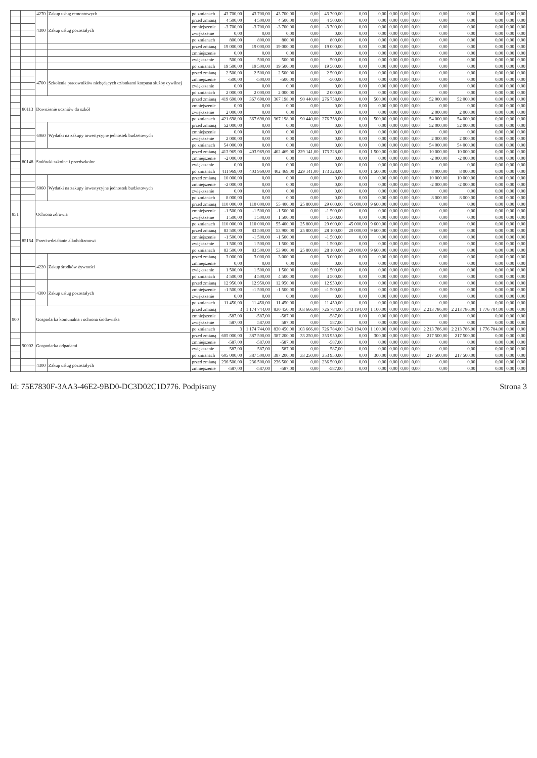| | | 4270 | Zakup usług remontowych | po zmianach | 43 700,00 | 43 700,00 | 43 700,00 | 0,00 | 43 700,00 | 0,00 | 0,00 | 0,00 | 0,00 | 0,00 | 0,00 | 0,00 | 0,00 | 0,00 | 0,00 |
| | | 4300 | Zakup usług pozostałych | przed zmianą | 4 500,00 | 4 500,00 | 4 500,00 | 0,00 | 4 500,00 | 0,00 | 0,00 | 0,00 | 0,00 | 0,00 | 0,00 | 0,00 | 0,00 | 0,00 | 0,00 |
| | | | | zmniejszenie | -3 700,00 | -3 700,00 | -3 700,00 | 0,00 | -3 700,00 | 0,00 | 0,00 | 0,00 | 0,00 | 0,00 | 0,00 | 0,00 | 0,00 | 0,00 | 0,00 |
| | | | | zwiększenie | 0,00 | 0,00 | 0,00 | 0,00 | 0,00 | 0,00 | 0,00 | 0,00 | 0,00 | 0,00 | 0,00 | 0,00 | 0,00 | 0,00 | 0,00 |
| | | | | po zmianach | 800,00 | 800,00 | 800,00 | 0,00 | 800,00 | 0,00 | 0,00 | 0,00 | 0,00 | 0,00 | 0,00 | 0,00 | 0,00 | 0,00 | 0,00 |
| | | | | przed zmianą | 19 000,00 | 19 000,00 | 19 000,00 | 0,00 | 19 000,00 | 0,00 | 0,00 | 0,00 | 0,00 | 0,00 | 0,00 | 0,00 | 0,00 | 0,00 | 0,00 |
| | | | | zmniejszenie | 0,00 | 0,00 | 0,00 | 0,00 | 0,00 | 0,00 | 0,00 | 0,00 | 0,00 | 0,00 | 0,00 | 0,00 | 0,00 | 0,00 | 0,00 |
| | | | | zwiększenie | 500,00 | 500,00 | 500,00 | 0,00 | 500,00 | 0,00 | 0,00 | 0,00 | 0,00 | 0,00 | 0,00 | 0,00 | 0,00 | 0,00 | 0,00 |
| | | | | po zmianach | 19 500,00 | 19 500,00 | 19 500,00 | 0,00 | 19 500,00 | 0,00 | 0,00 | 0,00 | 0,00 | 0,00 | 0,00 | 0,00 | 0,00 | 0,00 | 0,00 |
| | | 4700 | Szkolenia pracowników niebędących członkami korpusu służby cywilnej | przed zmianą | 2 500,00 | 2 500,00 | 2 500,00 | 0,00 | 2 500,00 | 0,00 | 0,00 | 0,00 | 0,00 | 0,00 | 0,00 | 0,00 | 0,00 | 0,00 | 0,00 |
| | | | | zmniejszenie | -500,00 | -500,00 | -500,00 | 0,00 | -500,00 | 0,00 | 0,00 | 0,00 | 0,00 | 0,00 | 0,00 | 0,00 | 0,00 | 0,00 | 0,00 |
| | | | | zwiększenie | 0,00 | 0,00 | 0,00 | 0,00 | 0,00 | 0,00 | 0,00 | 0,00 | 0,00 | 0,00 | 0,00 | 0,00 | 0,00 | 0,00 | 0,00 |
| | | | | po zmianach | 2 000,00 | 2 000,00 | 2 000,00 | 0,00 | 2 000,00 | 0,00 | 0,00 | 0,00 | 0,00 | 0,00 | 0,00 | 0,00 | 0,00 | 0,00 | 0,00 |
| | 80113 | Dowożenie uczniów do szkół | | przed zmianą | 419 698,00 | 367 698,00 | 367 198,00 | 90 440,00 | 276 758,00 | 0,00 | 500,00 | 0,00 | 0,00 | 0,00 | 52 000,00 | 52 000,00 | 0,00 | 0,00 | 0,00 |
| | | | | zmniejszenie | 0,00 | 0,00 | 0,00 | 0,00 | 0,00 | 0,00 | 0,00 | 0,00 | 0,00 | 0,00 | 0,00 | 0,00 | 0,00 | 0,00 | 0,00 |
| | | | | zwiększenie | 2 000,00 | 0,00 | 0,00 | 0,00 | 0,00 | 0,00 | 0,00 | 0,00 | 0,00 | 0,00 | 2 000,00 | 2 000,00 | 0,00 | 0,00 | 0,00 |
| | | | | po zmianach | 421 698,00 | 367 698,00 | 367 198,00 | 90 440,00 | 276 758,00 | 0,00 | 500,00 | 0,00 | 0,00 | 0,00 | 54 000,00 | 54 000,00 | 0,00 | 0,00 | 0,00 |
| | | 6060 | Wydatki na zakupy inwestycyjne jednostek budżetowych | przed zmianą | 52 000,00 | 0,00 | 0,00 | 0,00 | 0,00 | 0,00 | 0,00 | 0,00 | 0,00 | 0,00 | 52 000,00 | 52 000,00 | 0,00 | 0,00 | 0,00 |
| | | | | zmniejszenie | 0,00 | 0,00 | 0,00 | 0,00 | 0,00 | 0,00 | 0,00 | 0,00 | 0,00 | 0,00 | 0,00 | 0,00 | 0,00 | 0,00 | 0,00 |
| | | | | zwiększenie | 2 000,00 | 0,00 | 0,00 | 0,00 | 0,00 | 0,00 | 0,00 | 0,00 | 0,00 | 0,00 | 2 000,00 | 2 000,00 | 0,00 | 0,00 | 0,00 |
| | | | | po zmianach | 54 000,00 | 0,00 | 0,00 | 0,00 | 0,00 | 0,00 | 0,00 | 0,00 | 0,00 | 0,00 | 54 000,00 | 54 000,00 | 0,00 | 0,00 | 0,00 |
| | 80148 | Stołówki szkolne i przedszkolne | | przed zmianą | 413 969,00 | 403 969,00 | 402 469,00 | 229 141,00 | 173 328,00 | 0,00 | 1 500,00 | 0,00 | 0,00 | 0,00 | 10 000,00 | 10 000,00 | 0,00 | 0,00 | 0,00 |
| | | | | zmniejszenie | -2 000,00 | 0,00 | 0,00 | 0,00 | 0,00 | 0,00 | 0,00 | 0,00 | 0,00 | 0,00 | -2 000,00 | -2 000,00 | 0,00 | 0,00 | 0,00 |
| | | | | zwiększenie | 0,00 | 0,00 | 0,00 | 0,00 | 0,00 | 0,00 | 0,00 | 0,00 | 0,00 | 0,00 | 0,00 | 0,00 | 0,00 | 0,00 | 0,00 |
| | | | | po zmianach | 411 969,00 | 403 969,00 | 402 469,00 | 229 141,00 | 173 328,00 | 0,00 | 1 500,00 | 0,00 | 0,00 | 0,00 | 8 000,00 | 8 000,00 | 0,00 | 0,00 | 0,00 |
| | | 6060 | Wydatki na zakupy inwestycyjne jednostek budżetowych | przed zmianą | 10 000,00 | 0,00 | 0,00 | 0,00 | 0,00 | 0,00 | 0,00 | 0,00 | 0,00 | 0,00 | 10 000,00 | 10 000,00 | 0,00 | 0,00 | 0,00 |
| | | | | zmniejszenie | -2 000,00 | 0,00 | 0,00 | 0,00 | 0,00 | 0,00 | 0,00 | 0,00 | 0,00 | 0,00 | -2 000,00 | -2 000,00 | 0,00 | 0,00 | 0,00 |
| | | | | zwiększenie | 0,00 | 0,00 | 0,00 | 0,00 | 0,00 | 0,00 | 0,00 | 0,00 | 0,00 | 0,00 | 0,00 | 0,00 | 0,00 | 0,00 | 0,00 |
| | | | | po zmianach | 8 000,00 | 0,00 | 0,00 | 0,00 | 0,00 | 0,00 | 0,00 | 0,00 | 0,00 | 0,00 | 8 000,00 | 8 000,00 | 0,00 | 0,00 | 0,00 |
| 851 | | Ochrona zdrowia | | przed zmianą | 110 000,00 | 110 000,00 | 55 400,00 | 25 800,00 | 29 600,00 | 45 000,00 | 9 600,00 | 0,00 | 0,00 | 0,00 | 0,00 | 0,00 | 0,00 | 0,00 | 0,00 |
| | | | | zmniejszenie | -1 500,00 | -1 500,00 | -1 500,00 | 0,00 | -1 500,00 | 0,00 | 0,00 | 0,00 | 0,00 | 0,00 | 0,00 | 0,00 | 0,00 | 0,00 | 0,00 |
| | | | | zwiększenie | 1 500,00 | 1 500,00 | 1 500,00 | 0,00 | 1 500,00 | 0,00 | 0,00 | 0,00 | 0,00 | 0,00 | 0,00 | 0,00 | 0,00 | 0,00 | 0,00 |
| | | | | po zmianach | 110 000,00 | 110 000,00 | 55 400,00 | 25 800,00 | 29 600,00 | 45 000,00 | 9 600,00 | 0,00 | 0,00 | 0,00 | 0,00 | 0,00 | 0,00 | 0,00 | 0,00 |
| | 85154 | Przeciwdziałanie alkoholizmowi | | przed zmianą | 83 500,00 | 83 500,00 | 53 900,00 | 25 800,00 | 28 100,00 | 20 000,00 | 9 600,00 | 0,00 | 0,00 | 0,00 | 0,00 | 0,00 | 0,00 | 0,00 | 0,00 |
| | | | | zmniejszenie | -1 500,00 | -1 500,00 | -1 500,00 | 0,00 | -1 500,00 | 0,00 | 0,00 | 0,00 | 0,00 | 0,00 | 0,00 | 0,00 | 0,00 | 0,00 | 0,00 |
| | | | | zwiększenie | 1 500,00 | 1 500,00 | 1 500,00 | 0,00 | 1 500,00 | 0,00 | 0,00 | 0,00 | 0,00 | 0,00 | 0,00 | 0,00 | 0,00 | 0,00 | 0,00 |
| | | | | po zmianach | 83 500,00 | 83 500,00 | 53 900,00 | 25 800,00 | 28 100,00 | 20 000,00 | 9 600,00 | 0,00 | 0,00 | 0,00 | 0,00 | 0,00 | 0,00 | 0,00 | 0,00 |
| | | 4220 | Zakup środków żywności | przed zmianą | 3 000,00 | 3 000,00 | 3 000,00 | 0,00 | 3 000,00 | 0,00 | 0,00 | 0,00 | 0,00 | 0,00 | 0,00 | 0,00 | 0,00 | 0,00 | 0,00 |
| | | | | zmniejszenie | 0,00 | 0,00 | 0,00 | 0,00 | 0,00 | 0,00 | 0,00 | 0,00 | 0,00 | 0,00 | 0,00 | 0,00 | 0,00 | 0,00 | 0,00 |
| | | | | zwiększenie | 1 500,00 | 1 500,00 | 1 500,00 | 0,00 | 1 500,00 | 0,00 | 0,00 | 0,00 | 0,00 | 0,00 | 0,00 | 0,00 | 0,00 | 0,00 | 0,00 |
| | | | | po zmianach | 4 500,00 | 4 500,00 | 4 500,00 | 0,00 | 4 500,00 | 0,00 | 0,00 | 0,00 | 0,00 | 0,00 | 0,00 | 0,00 | 0,00 | 0,00 | 0,00 |
| | | 4300 | Zakup usług pozostałych | przed zmianą | 12 950,00 | 12 950,00 | 12 950,00 | 0,00 | 12 950,00 | 0,00 | 0,00 | 0,00 | 0,00 | 0,00 | 0,00 | 0,00 | 0,00 | 0,00 | 0,00 |
| | | | | zmniejszenie | -1 500,00 | -1 500,00 | -1 500,00 | 0,00 | -1 500,00 | 0,00 | 0,00 | 0,00 | 0,00 | 0,00 | 0,00 | 0,00 | 0,00 | 0,00 | 0,00 |
| | | | | zwiększenie | 0,00 | 0,00 | 0,00 | 0,00 | 0,00 | 0,00 | 0,00 | 0,00 | 0,00 | 0,00 | 0,00 | 0,00 | 0,00 | 0,00 | 0,00 |
| | | | | po zmianach | 11 450,00 | 11 450,00 | 11 450,00 | 0,00 | 11 450,00 | 0,00 | 0,00 | 0,00 | 0,00 | 0,00 | 0,00 | 0,00 | 0,00 | 0,00 | 0,00 |
| 900 | | Gospodarka komunalna i ochrona środowiska | | przed zmianą | 3 | 1 174 744,00 | 830 450,00 | 103 666,00 | 726 784,00 | 343 194,00 | 1 100,00 | 0,00 | 0,00 | 0,00 | 2 213 786,00 | 2 213 786,00 | 1 776 784,00 | 0,00 | 0,00 |
| | | | | zmniejszenie | -587,00 | -587,00 | -587,00 | 0,00 | -587,00 | 0,00 | 0,00 | 0,00 | 0,00 | 0,00 | 0,00 | 0,00 | 0,00 | 0,00 | 0,00 |
| | | | | zwiększenie | 587,00 | 587,00 | 587,00 | 0,00 | 587,00 | 0,00 | 0,00 | 0,00 | 0,00 | 0,00 | 0,00 | 0,00 | 0,00 | 0,00 | 0,00 |
| | | | | po zmianach | 3 | 1 174 744,00 | 830 450,00 | 103 666,00 | 726 784,00 | 343 194,00 | 1 100,00 | 0,00 | 0,00 | 0,00 | 2 213 786,00 | 2 213 786,00 | 1 776 784,00 | 0,00 | 0,00 |
| | 90002 | Gospodarka odpadami | | przed zmianą | 605 000,00 | 387 500,00 | 387 200,00 | 33 250,00 | 353 950,00 | 0,00 | 300,00 | 0,00 | 0,00 | 0,00 | 217 500,00 | 217 500,00 | 0,00 | 0,00 | 0,00 |
| | | | | zmniejszenie | -587,00 | -587,00 | -587,00 | 0,00 | -587,00 | 0,00 | 0,00 | 0,00 | 0,00 | 0,00 | 0,00 | 0,00 | 0,00 | 0,00 | 0,00 |
| | | | | zwiększenie | 587,00 | 587,00 | 587,00 | 0,00 | 587,00 | 0,00 | 0,00 | 0,00 | 0,00 | 0,00 | 0,00 | 0,00 | 0,00 | 0,00 | 0,00 |
| | | | | po zmianach | 605 000,00 | 387 500,00 | 387 200,00 | 33 250,00 | 353 950,00 | 0,00 | 300,00 | 0,00 | 0,00 | 0,00 | 217 500,00 | 217 500,00 | 0,00 | 0,00 | 0,00 |
| | | 4300 | Zakup usług pozostałych | przed zmianą | 236 500,00 | 236 500,00 | 236 500,00 | 0,00 | 236 500,00 | 0,00 | 0,00 | 0,00 | 0,00 | 0,00 | 0,00 | 0,00 | 0,00 | 0,00 | 0,00 |
| | | | | zmniejszenie | -587,00 | -587,00 | -587,00 | 0,00 | -587,00 | 0,00 | 0,00 | 0,00 | 0,00 | 0,00 | 0,00 | 0,00 | 0,00 | 0,00 | 0,00 |
Id: 75E7830F-3AA3-46E2-9BD0-DC3D02C1D776. Podpisany Strona 3